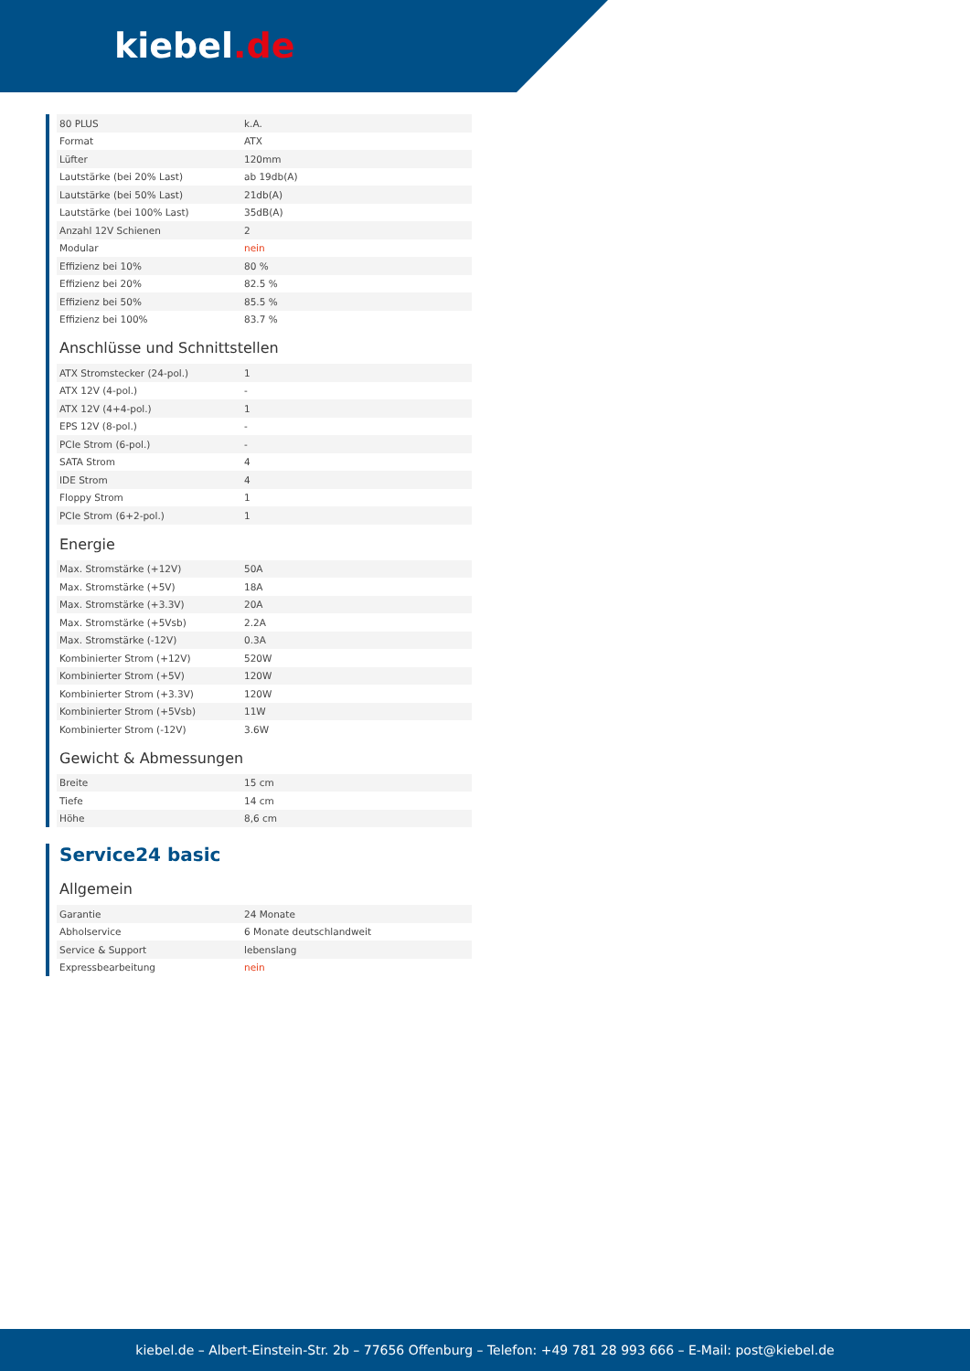kiebel.de
| 80 PLUS | k.A. |
| Format | ATX |
| Lüfter | 120mm |
| Lautstärke (bei 20% Last) | ab 19db(A) |
| Lautstärke (bei 50% Last) | 21db(A) |
| Lautstärke (bei 100% Last) | 35dB(A) |
| Anzahl 12V Schienen | 2 |
| Modular | nein |
| Effizienz bei 10% | 80 % |
| Effizienz bei 20% | 82.5 % |
| Effizienz bei 50% | 85.5 % |
| Effizienz bei 100% | 83.7 % |
Anschlüsse und Schnittstellen
| ATX Stromstecker (24-pol.) | 1 |
| ATX 12V (4-pol.) | - |
| ATX 12V (4+4-pol.) | 1 |
| EPS 12V (8-pol.) | - |
| PCIe Strom (6-pol.) | - |
| SATA Strom | 4 |
| IDE Strom | 4 |
| Floppy Strom | 1 |
| PCIe Strom (6+2-pol.) | 1 |
Energie
| Max. Stromstärke (+12V) | 50A |
| Max. Stromstärke (+5V) | 18A |
| Max. Stromstärke (+3.3V) | 20A |
| Max. Stromstärke (+5Vsb) | 2.2A |
| Max. Stromstärke (-12V) | 0.3A |
| Kombinierter Strom (+12V) | 520W |
| Kombinierter Strom (+5V) | 120W |
| Kombinierter Strom (+3.3V) | 120W |
| Kombinierter Strom (+5Vsb) | 11W |
| Kombinierter Strom (-12V) | 3.6W |
Gewicht & Abmessungen
| Breite | 15 cm |
| Tiefe | 14 cm |
| Höhe | 8,6 cm |
Service24 basic
Allgemein
| Garantie | 24 Monate |
| Abholservice | 6 Monate deutschlandweit |
| Service & Support | lebenslang |
| Expressbearbeitung | nein |
kiebel.de – Albert-Einstein-Str. 2b – 77656 Offenburg – Telefon: +49 781 28 993 666 – E-Mail: post@kiebel.de